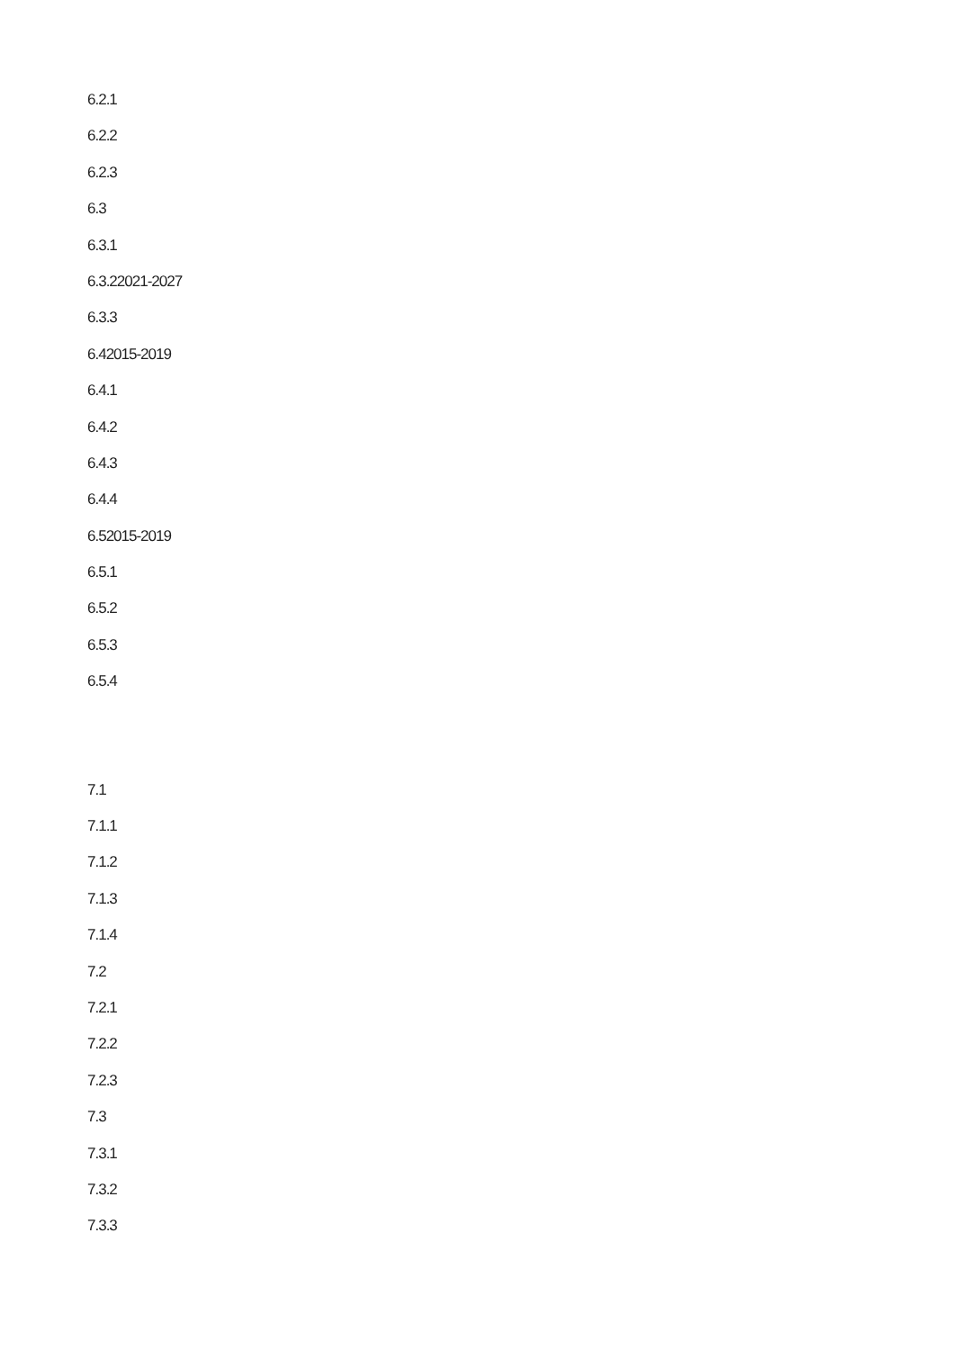6.2.1
6.2.2
6.2.3
6.3
6.3.1
6.3.22021-2027
6.3.3
6.42015-2019
6.4.1
6.4.2
6.4.3
6.4.4
6.52015-2019
6.5.1
6.5.2
6.5.3
6.5.4
7.1
7.1.1
7.1.2
7.1.3
7.1.4
7.2
7.2.1
7.2.2
7.2.3
7.3
7.3.1
7.3.2
7.3.3